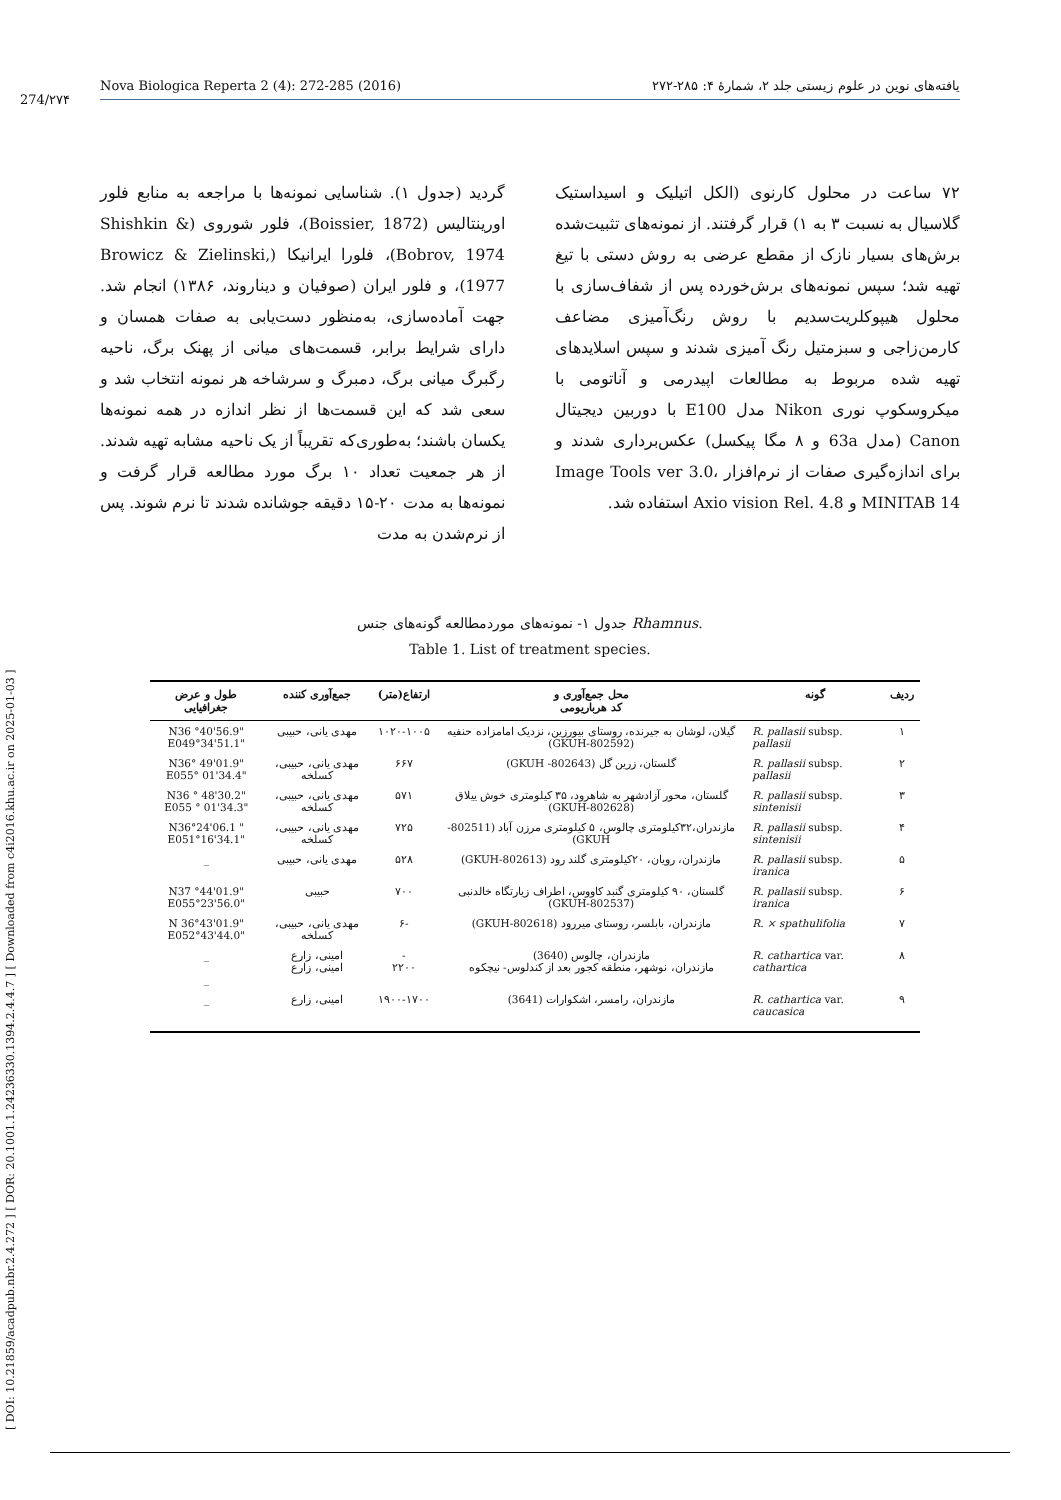274/۲۷۴
Nova Biologica Reperta 2 (4): 272-285 (2016) یافته‌های نوین در علوم زیستی جلد ۲، شمارهٔ ۴: ۲۸۵-۲۷۲
[ DOI: 10.21859/acadpub.nbr.2.4.272 ] [ DOR: 20.1001.1.24236330.1394.2.4.4.7 ] [ Downloaded from c4i2016.khu.ac.ir on 2025-01-03 ]
گردید (جدول ۱). شناسایی نمونه‌ها با مراجعه به منابع فلور اورینتالیس (Boissier, 1872)، فلور شوروی (Shishkin & Bobrov, 1974)، فلورا ایرانیکا (Browicz & Zielinski, 1977)، و فلور ایران (صوفیان و دیناروند، ۱۳۸۶) انجام شد. جهت آماده‌سازی، به‌منظور دست‌یابی به صفات همسان و دارای شرایط برابر، قسمت‌های میانی از پهنک برگ، ناحیه رگبرگ میانی برگ، دمبرگ و سرشاخه هر نمونه انتخاب شد و سعی شد که این قسمت‌ها از نظر اندازه در همه نمونه‌ها یکسان باشند؛ به‌طوری‌که تقریباً از یک ناحیه مشابه تهیه شدند. از هر جمعیت تعداد ۱۰ برگ مورد مطالعه قرار گرفت و نمونه‌ها به مدت ۲۰-۱۵ دقیقه جوشانده شدند تا نرم شوند. پس از نرم‌شدن به مدت
۷۲ ساعت در محلول کارنوی (الکل اتیلیک و اسیداستیک گلاسیال به نسبت ۳ به ۱) قرار گرفتند. از نمونه‌های تثبیت‌شده برش‌های بسیار نازک از مقطع عرضی به روش دستی با تیغ تهیه شد؛ سپس نمونه‌های برش‌خورده پس از شفاف‌سازی با محلول هیپوکلریت‌سدیم با روش رنگ‌آمیزی مضاعف کارمن‌زاجی و سبزمتیل رنگ آمیزی شدند و سپس اسلایدهای تهیه شده مربوط به مطالعات اپیدرمی و آناتومی با میکروسکوپ نوری Nikon مدل E100 با دوربین دیجیتال Canon (مدل 63a و ۸ مگا پیکسل) عکس‌برداری شدند و برای اندازه‌گیری صفات از نرم‌افزار Image Tools ver 3.0، MINITAB 14 و Axio vision Rel. 4.8 استفاده شد.
جدول ۱- نمونه‌های موردمطالعه گونه‌های جنس Rhamnus.
Table 1. List of treatment species.
| ردیف | گونه | محل جمع‌آوری و کد هرباریومی | ارتفاع(متر) | جمع‌آوری کننده | طول و عرض جغرافیایی |
| --- | --- | --- | --- | --- | --- |
| ۱ | R. pallasii subsp. pallasii | گیلان، لوشان به جیرنده، روستای بیورزین، نزدیک امامزاده حنفیه (802592-GKUH) | ۱۰۲۰-۱۰۰۵ | مهدی یانی، حبیبی | N36 °40'56.9" E049°34'51.1" |
| ۲ | R. pallasii subsp. pallasii | گلستان، زرین گل (802643- GKUH) | ۶۶۷ | مهدی یانی، حبیبی، کسلخه | N36° 49'01.9" E055° 01'34.4" |
| ۳ | R. pallasii subsp. sintenisii | گلستان، محور آزادشهر به شاهرود، ۳۵ کیلومتری خوش ییلاق (802628-GKUH) | ۵۷۱ | مهدی یانی، حبیبی، کسلخه | N36 ° 48'30.2" E055 ° 01'34.3" |
| ۴ | R. pallasii subsp. sintenisii | مازندران،۳۲کیلومتری چالوس، ۵ کیلومتری مرزن آباد (802511-GKUH) | ۷۲۵ | مهدی یانی، حبیبی، کسلخه | N36°24'06.1 " E051°16'34.1" |
| ۵ | R. pallasii subsp. iranica | مازندران، رویان، ۲۰کیلومتری گلند رود (GKUH-802613) | ۵۲۸ | مهدی یانی، حبیبی | _ |
| ۶ | R. pallasii subsp. iranica | گلستان، ۹۰ کیلومتری گنبد کاووس، اطراف زیارتگاه خالدنبی (802537-GKUH) | ۷۰۰ | حبیبی | N37 °44'01.9" E055°23'56.0" |
| ۷ | R. × spathulifolia | مازندران، بابلسر، روستای میررود (GKUH-802618) | -۶ | مهدی یانی، حبیبی، کسلخه | N 36°43'01.9" E052°43'44.0" |
| ۸ | R. cathartica var. cathartica | مازندران، چالوس (3640) مازندران، نوشهر، منطقه کجور بعد از کندلوس- نیچکوه | - ۲۲۰۰ | امینی، زارع امینی، زارع | _ _ |
| ۹ | R. cathartica var. caucasica | مازندران، رامسر، اشکوارات (3641) | ۱۹۰۰-۱۷۰۰ | امینی، زارع | _ |